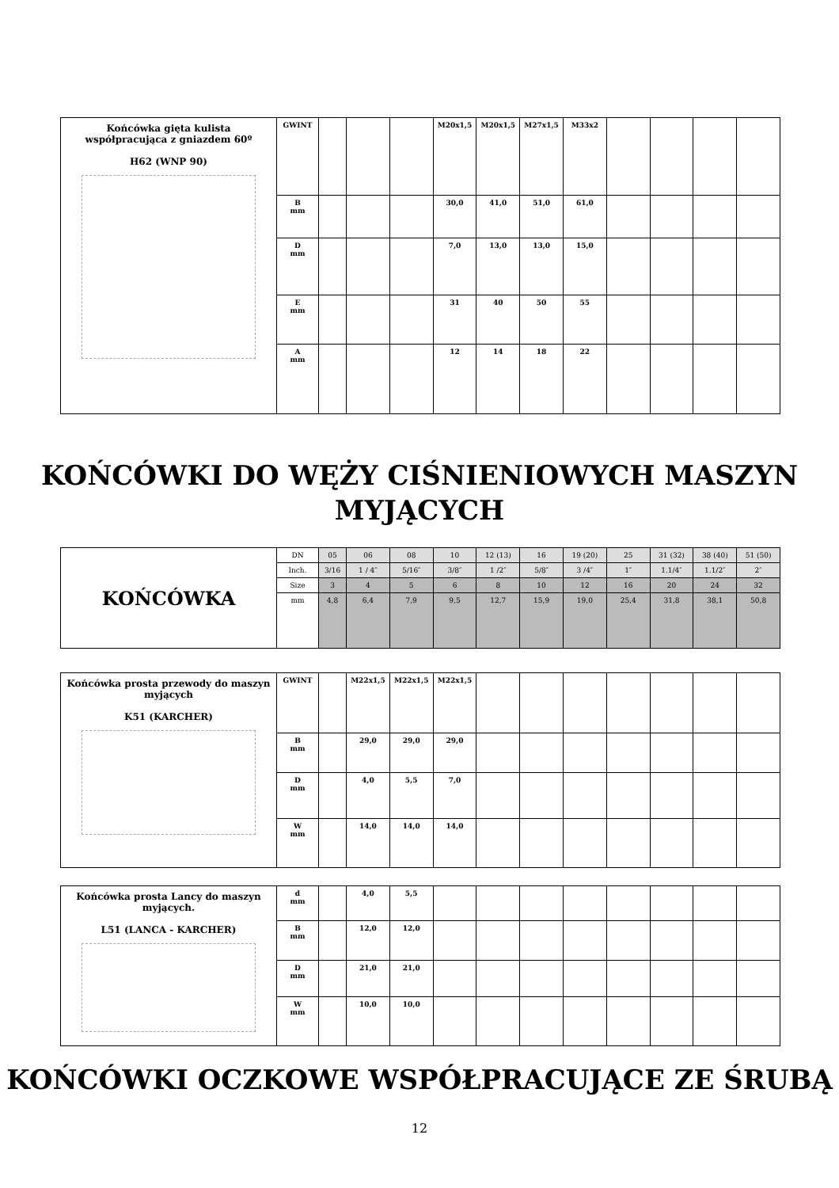| Końcówka gięta kulista współpracująca z gniazdem 60º H62 (WNP 90) | GWINT | | | | M20x1,5 | M20x1,5 | M27x1,5 | M33x2 | | | | |
| | B mm | | | | 30,0 | 41,0 | 51,0 | 61,0 | | | | |
| | D mm | | | | 7,0 | 13,0 | 13,0 | 15,0 | | | | |
| | E mm | | | | 31 | 40 | 50 | 55 | | | | |
| | A mm | | | | 12 | 14 | 18 | 22 | | | | |
KOŃCÓWKI DO WĘŻY CIŚNIENIOWYCH MASZYN MYJĄCYCH
| KOŃCÓWKA | DN | 05 | 06 | 08 | 10 | 12 (13) | 16 | 19 (20) | 25 | 31 (32) | 38 (40) | 51 (50) |
| | Inch. | 3/16 | 1 / 4″ | 5/16″ | 3/8″ | 1 /2″ | 5/8″ | 3 /4″ | 1″ | 1.1/4″ | 1.1/2″ | 2″ |
| | Size | 3 | 4 | 5 | 6 | 8 | 10 | 12 | 16 | 20 | 24 | 32 |
| | mm | 4,8 | 6,4 | 7,9 | 9,5 | 12,7 | 15,9 | 19,0 | 25,4 | 31,8 | 38,1 | 50,8 |
| Końcówka prosta przewody do maszyn myjących K51 (KARCHER) | GWINT | | M22x1,5 | M22x1,5 | M22x1,5 | | | | | | | |
| | B mm | | 29,0 | 29,0 | 29,0 | | | | | | | |
| | D mm | | 4,0 | 5,5 | 7,0 | | | | | | | |
| | W mm | | 14,0 | 14,0 | 14,0 | | | | | | | |
| Końcówka prosta Lancy do maszyn myjących. L51 (LANCA - KARCHER) | d mm | | 4,0 | 5,5 | | | | | | | | |
| | B mm | | 12,0 | 12,0 | | | | | | | | |
| | D mm | | 21,0 | 21,0 | | | | | | | | |
| | W mm | | 10,0 | 10,0 | | | | | | | | |
KOŃCÓWKI OCZKOWE WSPÓŁPRACUJĄCE ZE ŚRUBĄ
12